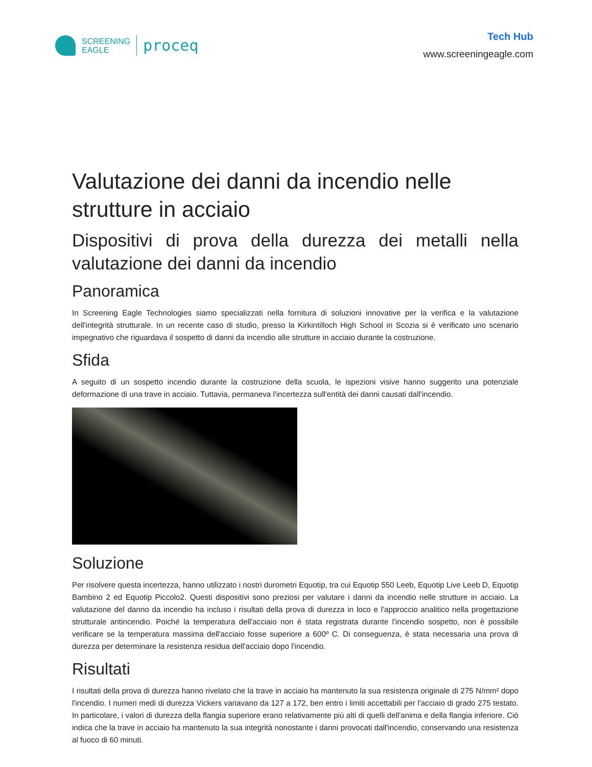SCREENING
EAGLE
proceq
Tech Hub
www.screeningeagle.com
Valutazione dei danni da incendio nelle strutture in acciaio
Dispositivi di prova della durezza dei metalli nella valutazione dei danni da incendio
Panoramica
In Screening Eagle Technologies siamo specializzati nella fornitura di soluzioni innovative per la verifica e la valutazione dell'integrità strutturale. In un recente caso di studio, presso la Kirkintilloch High School in Scozia si è verificato uno scenario impegnativo che riguardava il sospetto di danni da incendio alle strutture in acciaio durante la costruzione.
Sfida
A seguito di un sospetto incendio durante la costruzione della scuola, le ispezioni visive hanno suggerito una potenziale deformazione di una trave in acciaio. Tuttavia, permaneva l'incertezza sull'entità dei danni causati dall'incendio.
Soluzione
Per risolvere questa incertezza, hanno utilizzato i nostri durometri Equotip, tra cui Equotip 550 Leeb, Equotip Live Leeb D, Equotip Bambino 2 ed Equotip Piccolo2. Questi dispositivi sono preziosi per valutare i danni da incendio nelle strutture in acciaio. La valutazione del danno da incendio ha incluso i risultati della prova di durezza in loco e l'approccio analitico nella progettazione strutturale antincendio. Poiché la temperatura dell'acciaio non è stata registrata durante l'incendio sospetto, non è possibile verificare se la temperatura massima dell'acciaio fosse superiore a 600º C. Di conseguenza, è stata necessaria una prova di durezza per determinare la resistenza residua dell'acciaio dopo l'incendio.
Risultati
I risultati della prova di durezza hanno rivelato che la trave in acciaio ha mantenuto la sua resistenza originale di 275 N/mm² dopo l'incendio. I numeri medi di durezza Vickers variavano da 127 a 172, ben entro i limiti accettabili per l'acciaio di grado 275 testato. In particolare, i valori di durezza della flangia superiore erano relativamente più alti di quelli dell'anima e della flangia inferiore. Ciò indica che la trave in acciaio ha mantenuto la sua integrità nonostante i danni provocati dall'incendio, conservando una resistenza al fuoco di 60 minuti.